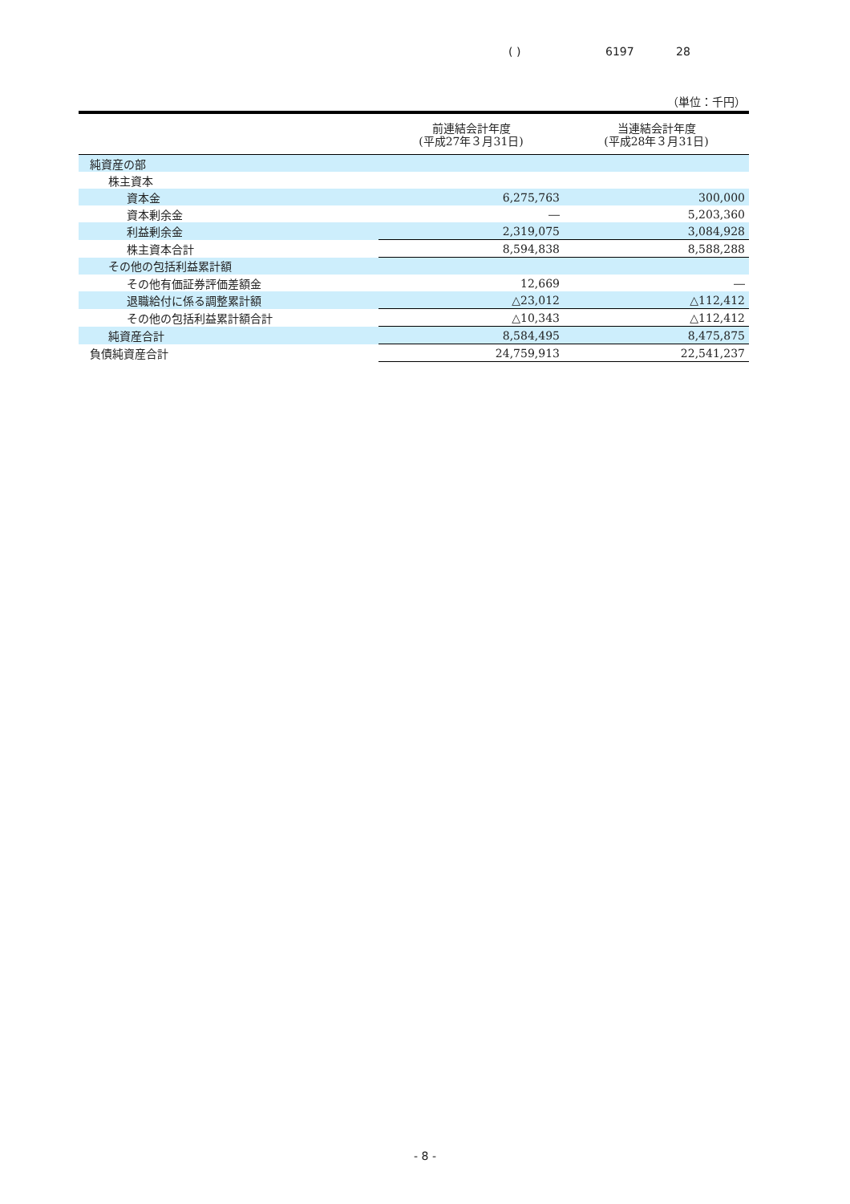( ) 6197 28
（単位：千円）
| | 前連結会計年度 (平成27年３月31日) | 当連結会計年度 (平成28年３月31日) |
| --- | --- | --- |
| 純資産の部 | | |
| 株主資本 | | |
| 資本金 | 6,275,763 | 300,000 |
| 資本剰余金 | ― | 5,203,360 |
| 利益剰余金 | 2,319,075 | 3,084,928 |
| 株主資本合計 | 8,594,838 | 8,588,288 |
| その他の包括利益累計額 | | |
| その他有価証券評価差額金 | 12,669 | ― |
| 退職給付に係る調整累計額 | △23,012 | △112,412 |
| その他の包括利益累計額合計 | △10,343 | △112,412 |
| 純資産合計 | 8,584,495 | 8,475,875 |
| 負債純資産合計 | 24,759,913 | 22,541,237 |
- 8 -